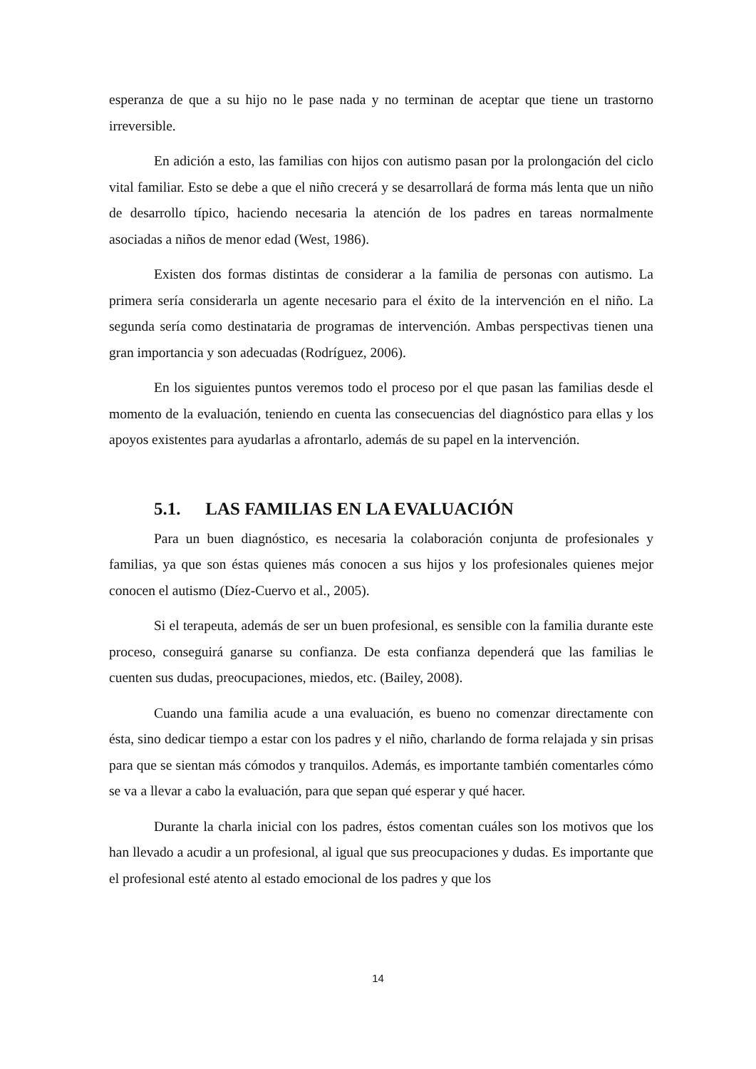esperanza de que a su hijo no le pase nada y no terminan de aceptar que tiene un trastorno irreversible.
En adición a esto, las familias con hijos con autismo pasan por la prolongación del ciclo vital familiar. Esto se debe a que el niño crecerá y se desarrollará de forma más lenta que un niño de desarrollo típico, haciendo necesaria la atención de los padres en tareas normalmente asociadas a niños de menor edad (West, 1986).
Existen dos formas distintas de considerar a la familia de personas con autismo. La primera sería considerarla un agente necesario para el éxito de la intervención en el niño. La segunda sería como destinataria de programas de intervención. Ambas perspectivas tienen una gran importancia y son adecuadas (Rodríguez, 2006).
En los siguientes puntos veremos todo el proceso por el que pasan las familias desde el momento de la evaluación, teniendo en cuenta las consecuencias del diagnóstico para ellas y los apoyos existentes para ayudarlas a afrontarlo, además de su papel en la intervención.
5.1. LAS FAMILIAS EN LA EVALUACIÓN
Para un buen diagnóstico, es necesaria la colaboración conjunta de profesionales y familias, ya que son éstas quienes más conocen a sus hijos y los profesionales quienes mejor conocen el autismo (Díez-Cuervo et al., 2005).
Si el terapeuta, además de ser un buen profesional, es sensible con la familia durante este proceso, conseguirá ganarse su confianza. De esta confianza dependerá que las familias le cuenten sus dudas, preocupaciones, miedos, etc. (Bailey, 2008).
Cuando una familia acude a una evaluación, es bueno no comenzar directamente con ésta, sino dedicar tiempo a estar con los padres y el niño, charlando de forma relajada y sin prisas para que se sientan más cómodos y tranquilos. Además, es importante también comentarles cómo se va a llevar a cabo la evaluación, para que sepan qué esperar y qué hacer.
Durante la charla inicial con los padres, éstos comentan cuáles son los motivos que los han llevado a acudir a un profesional, al igual que sus preocupaciones y dudas. Es importante que el profesional esté atento al estado emocional de los padres y que los
14